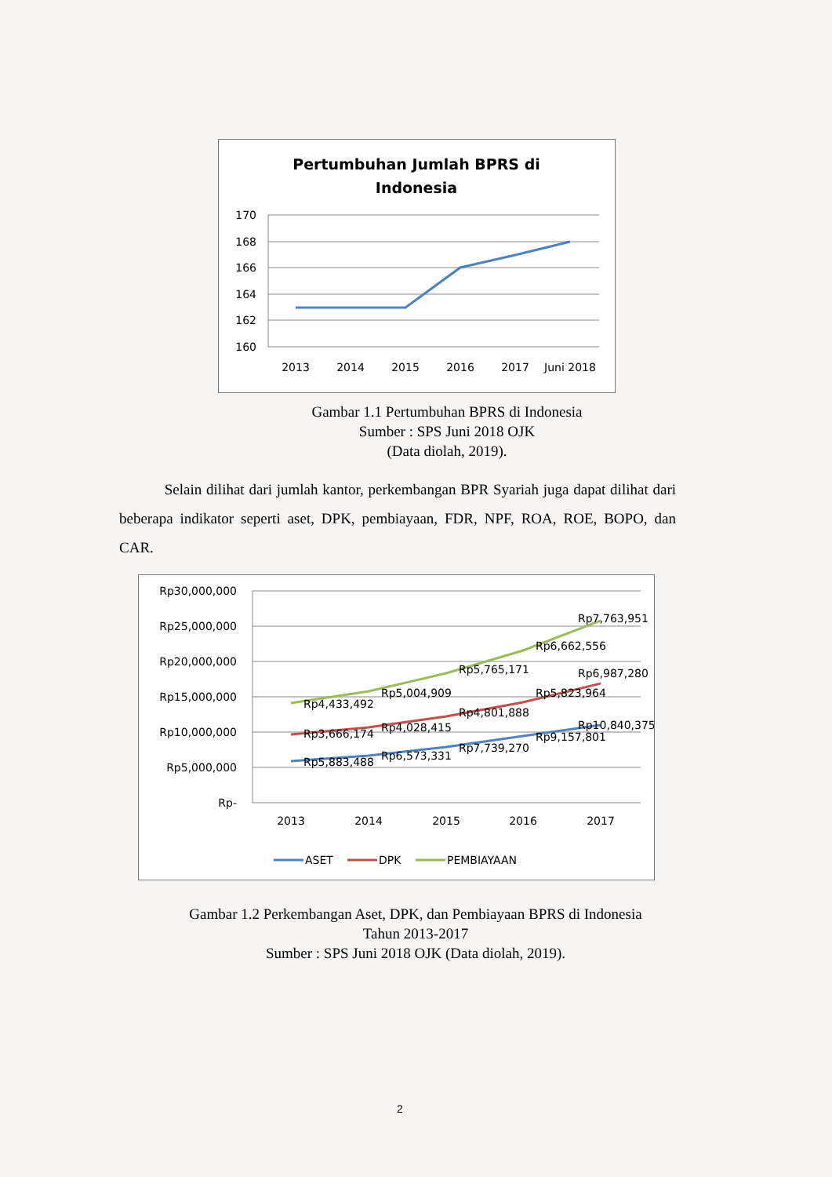Pertumbuhan Jumlah BPRS di
Indonesia
170
168
166
164
162
160
2013
2014
2015
2016
2017
Juni 2018
Gambar 1.1 Pertumbuhan BPRS di Indonesia
Sumber : SPS Juni 2018 OJK
(Data diolah, 2019).
Selain dilihat dari jumlah kantor, perkembangan BPR Syariah juga dapat dilihat dari beberapa indikator seperti aset, DPK, pembiayaan, FDR, NPF, ROA, ROE, BOPO, dan CAR.
Rp30,000,000
Rp25,000,000
Rp20,000,000
Rp15,000,000
Rp10,000,000
Rp5,000,000
Rp-
Rp5,883,488
Rp6,573,331
Rp7,739,270
Rp9,157,801
Rp10,840,375
Rp3,666,174
Rp4,028,415
Rp4,801,888
Rp5,823,964
Rp6,987,280
Rp4,433,492
Rp5,004,909
Rp5,765,171
Rp6,662,556
Rp7,763,951
2013
2014
2015
2016
2017
ASET
DPK
PEMBIAYAAN
Gambar 1.2 Perkembangan Aset, DPK, dan Pembiayaan BPRS di Indonesia
Tahun 2013-2017
Sumber : SPS Juni 2018 OJK (Data diolah, 2019).
2